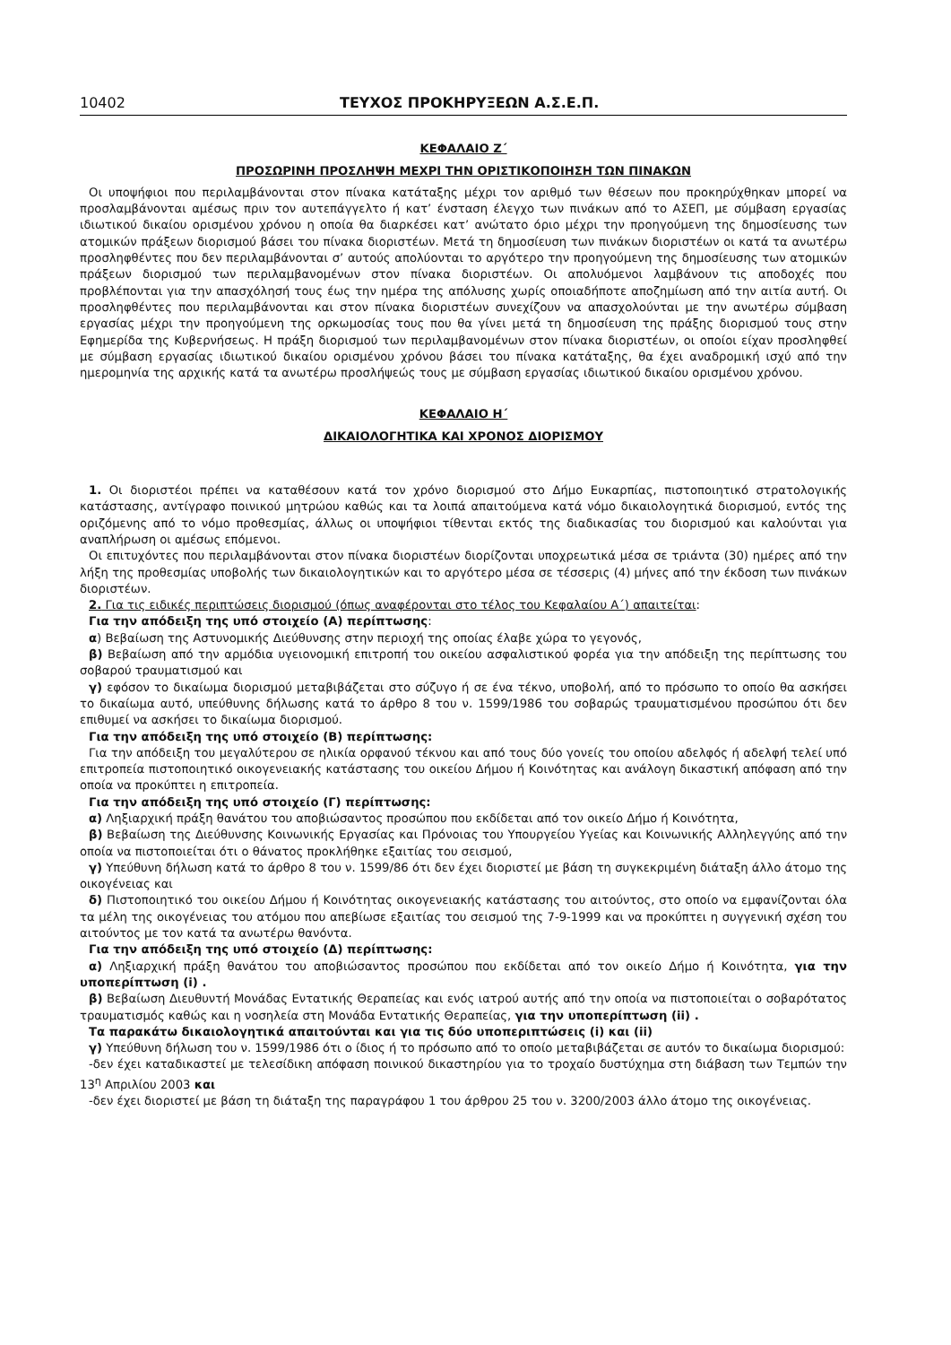10402 ΤΕΥΧΟΣ ΠΡΟΚΗΡΥΞΕΩΝ Α.Σ.Ε.Π.
ΚΕΦΑΛΑΙΟ Ζ΄
ΠΡΟΣΩΡΙΝΗ ΠΡΟΣΛΗΨΗ ΜΕΧΡΙ ΤΗΝ ΟΡΙΣΤΙΚΟΠΟΙΗΣΗ ΤΩΝ ΠΙΝΑΚΩΝ
Οι υποψήφιοι που περιλαμβάνονται στον πίνακα κατάταξης μέχρι τον αριθμό των θέσεων που προκηρύχθηκαν μπορεί να προσλαμβάνονται αμέσως πριν τον αυτεπάγγελτο ή κατ’ ένσταση έλεγχο των πινάκων από το ΑΣΕΠ, με σύμβαση εργασίας ιδιωτικού δικαίου ορισμένου χρόνου η οποία θα διαρκέσει κατ’ ανώτατο όριο μέχρι την προηγούμενη της δημοσίευσης των ατομικών πράξεων διορισμού βάσει του πίνακα διοριστέων. Μετά τη δημοσίευση των πινάκων διοριστέων οι κατά τα ανωτέρω προσληφθέντες που δεν περιλαμβάνονται σ’ αυτούς απολύονται το αργότερο την προηγούμενη της δημοσίευσης των ατομικών πράξεων διορισμού των περιλαμβανομένων στον πίνακα διοριστέων. Οι απολυόμενοι λαμβάνουν τις αποδοχές που προβλέπονται για την απασχόλησή τους έως την ημέρα της απόλυσης χωρίς οποιαδήποτε αποζημίωση από την αιτία αυτή. Οι προσληφθέντες που περιλαμβάνονται και στον πίνακα διοριστέων συνεχίζουν να απασχολούνται με την ανωτέρω σύμβαση εργασίας μέχρι την προηγούμενη της ορκωμοσίας τους που θα γίνει μετά τη δημοσίευση της πράξης διορισμού τους στην Εφημερίδα της Κυβερνήσεως. Η πράξη διορισμού των περιλαμβανομένων στον πίνακα διοριστέων, οι οποίοι είχαν προσληφθεί με σύμβαση εργασίας ιδιωτικού δικαίου ορισμένου χρόνου βάσει του πίνακα κατάταξης, θα έχει αναδρομική ισχύ από την ημερομηνία της αρχικής κατά τα ανωτέρω προσλήψεώς τους με σύμβαση εργασίας ιδιωτικού δικαίου ορισμένου χρόνου.
ΚΕΦΑΛΑΙΟ Η΄
ΔΙΚΑΙΟΛΟΓΗΤΙΚΑ ΚΑΙ ΧΡΟΝΟΣ ΔΙΟΡΙΣΜΟΥ
1. Οι διοριστέοι πρέπει να καταθέσουν κατά τον χρόνο διορισμού στο Δήμο Ευκαρπίας, πιστοποιητικό στρατολογικής κατάστασης, αντίγραφο ποινικού μητρώου καθώς και τα λοιπά απαιτούμενα κατά νόμο δικαιολογητικά διορισμού, εντός της οριζόμενης από το νόμο προθεσμίας, άλλως οι υποψήφιοι τίθενται εκτός της διαδικασίας του διορισμού και καλούνται για αναπλήρωση οι αμέσως επόμενοι.
Οι επιτυχόντες που περιλαμβάνονται στον πίνακα διοριστέων διορίζονται υποχρεωτικά μέσα σε τριάντα (30) ημέρες από την λήξη της προθεσμίας υποβολής των δικαιολογητικών και το αργότερο μέσα σε τέσσερις (4) μήνες από την έκδοση των πινάκων διοριστέων.
2. Για τις ειδικές περιπτώσεις διορισμού (όπως αναφέρονται στο τέλος του Κεφαλαίου Α΄) απαιτείται:
Για την απόδειξη της υπό στοιχείο (Α) περίπτωσης:
α) Βεβαίωση της Αστυνομικής Διεύθυνσης στην περιοχή της οποίας έλαβε χώρα το γεγονός,
β) Βεβαίωση από την αρμόδια υγειονομική επιτροπή του οικείου ασφαλιστικού φορέα για την απόδειξη της περίπτωσης του σοβαρού τραυματισμού και
γ) εφόσον το δικαίωμα διορισμού μεταβιβάζεται στο σύζυγο ή σε ένα τέκνο, υποβολή, από το πρόσωπο το οποίο θα ασκήσει το δικαίωμα αυτό, υπεύθυνης δήλωσης κατά το άρθρο 8 του ν. 1599/1986 του σοβαρώς τραυματισμένου προσώπου ότι δεν επιθυμεί να ασκήσει το δικαίωμα διορισμού.
Για την απόδειξη της υπό στοιχείο (Β) περίπτωσης:
Για την απόδειξη του μεγαλύτερου σε ηλικία ορφανού τέκνου και από τους δύο γονείς του οποίου αδελφός ή αδελφή τελεί υπό επιτροπεία πιστοποιητικό οικογενειακής κατάστασης του οικείου Δήμου ή Κοινότητας και ανάλογη δικαστική απόφαση από την οποία να προκύπτει η επιτροπεία.
Για την απόδειξη της υπό στοιχείο (Γ) περίπτωσης:
α) Ληξιαρχική πράξη θανάτου του αποβιώσαντος προσώπου που εκδίδεται από τον οικείο Δήμο ή Κοινότητα,
β) Βεβαίωση της Διεύθυνσης Κοινωνικής Εργασίας και Πρόνοιας του Υπουργείου Υγείας και Κοινωνικής Αλληλεγγύης από την οποία να πιστοποιείται ότι ο θάνατος προκλήθηκε εξαιτίας του σεισμού,
γ) Υπεύθυνη δήλωση κατά το άρθρο 8 του ν. 1599/86 ότι δεν έχει διοριστεί με βάση τη συγκεκριμένη διάταξη άλλο άτομο της οικογένειας και
δ) Πιστοποιητικό του οικείου Δήμου ή Κοινότητας οικογενειακής κατάστασης του αιτούντος, στο οποίο να εμφανίζονται όλα τα μέλη της οικογένειας του ατόμου που απεβίωσε εξαιτίας του σεισμού της 7-9-1999 και να προκύπτει η συγγενική σχέση του αιτούντος με τον κατά τα ανωτέρω θανόντα.
Για την απόδειξη της υπό στοιχείο (Δ) περίπτωσης:
α) Ληξιαρχική πράξη θανάτου του αποβιώσαντος προσώπου που εκδίδεται από τον οικείο Δήμο ή Κοινότητα, για την υποπερίπτωση (i) .
β) Βεβαίωση Διευθυντή Μονάδας Εντατικής Θεραπείας και ενός ιατρού αυτής από την οποία να πιστοποιείται ο σοβαρότατος τραυματισμός καθώς και η νοσηλεία στη Μονάδα Εντατικής Θεραπείας, για την υποπερίπτωση (ii) .
Τα παρακάτω δικαιολογητικά απαιτούνται και για τις δύο υποπεριπτώσεις (i) και (ii)
γ) Υπεύθυνη δήλωση του ν. 1599/1986 ότι ο ίδιος ή το πρόσωπο από το οποίο μεταβιβάζεται σε αυτόν το δικαίωμα διορισμού:
-δεν έχει καταδικαστεί με τελεσίδικη απόφαση ποινικού δικαστηρίου για το τροχαίο δυστύχημα στη διάβαση των Τεμπών την 13<sup>η</sup> Απριλίου 2003 και
-δεν έχει διοριστεί με βάση τη διάταξη της παραγράφου 1 του άρθρου 25 του ν. 3200/2003 άλλο άτομο της οικογένειας.